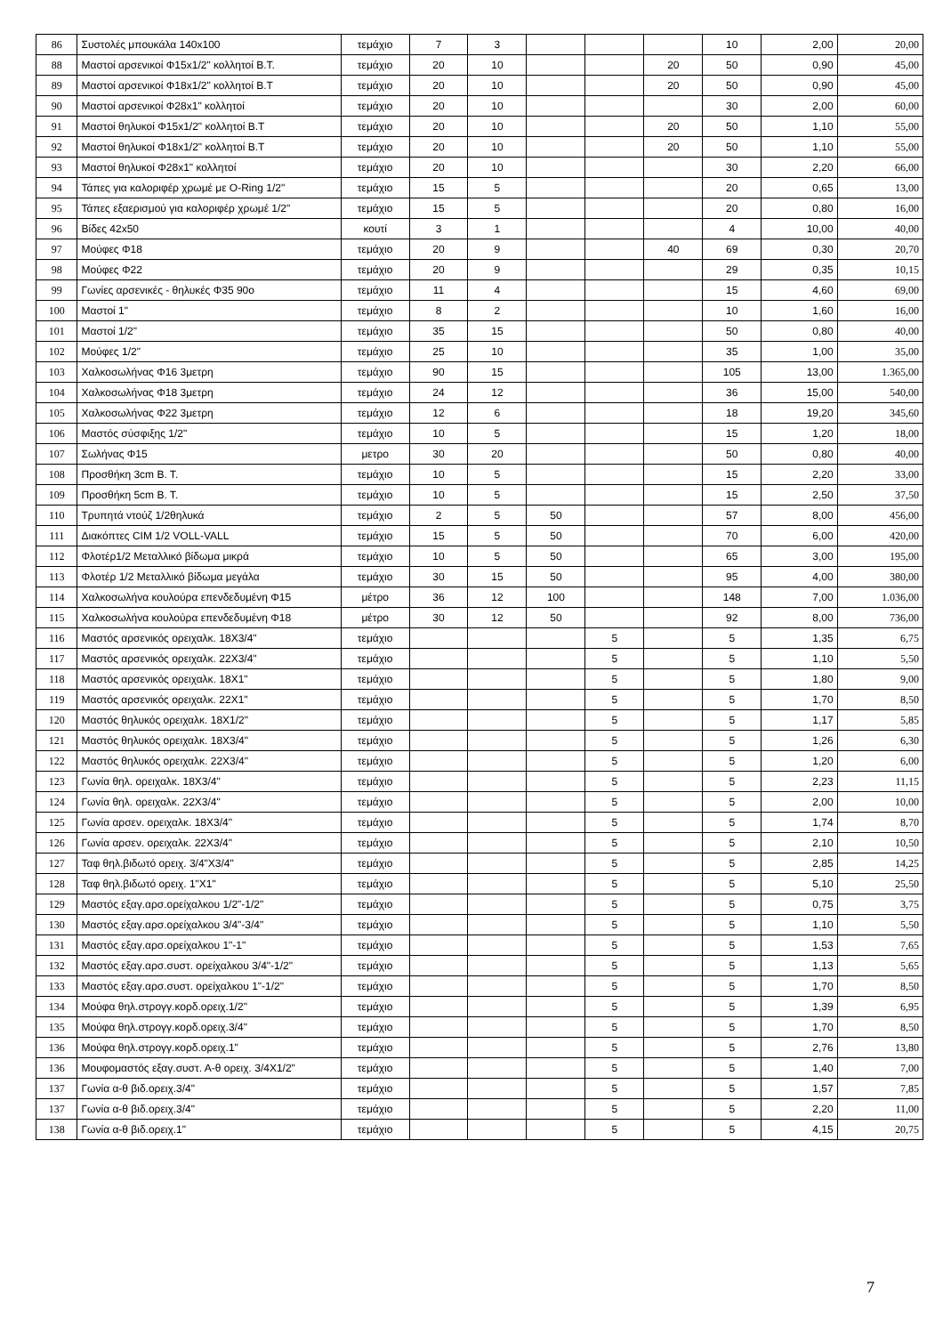| 86 | Συστολές μπουκάλα 140x100 | τεμάχιο | 7 | 3 | | | | 10 | 2,00 | 20,00 |
| 88 | Μαστοί αρσενικοί Φ15x1/2" κολλητοί Β.Τ. | τεμάχιο | 20 | 10 | | | 20 | 50 | 0,90 | 45,00 |
| 89 | Μαστοί αρσενικοί Φ18x1/2" κολλητοί Β.Τ | τεμάχιο | 20 | 10 | | | 20 | 50 | 0,90 | 45,00 |
| 90 | Μαστοί αρσενικοί Φ28x1" κολλητοί | τεμάχιο | 20 | 10 | | | | 30 | 2,00 | 60,00 |
| 91 | Μαστοί θηλυκοί Φ15x1/2" κολλητοί Β.Τ | τεμάχιο | 20 | 10 | | | 20 | 50 | 1,10 | 55,00 |
| 92 | Μαστοί θηλυκοί Φ18x1/2" κολλητοί Β.Τ | τεμάχιο | 20 | 10 | | | 20 | 50 | 1,10 | 55,00 |
| 93 | Μαστοί θηλυκοί Φ28x1" κολλητοί | τεμάχιο | 20 | 10 | | | | 30 | 2,20 | 66,00 |
| 94 | Τάπες για καλοριφέρ χρωμέ με O-Ring 1/2" | τεμάχιο | 15 | 5 | | | | 20 | 0,65 | 13,00 |
| 95 | Τάπες εξαερισμού για καλοριφέρ χρωμέ 1/2" | τεμάχιο | 15 | 5 | | | | 20 | 0,80 | 16,00 |
| 96 | Βίδες 42x50 | κουτί | 3 | 1 | | | | 4 | 10,00 | 40,00 |
| 97 | Μούφες Φ18 | τεμάχιο | 20 | 9 | | | 40 | 69 | 0,30 | 20,70 |
| 98 | Μούφες Φ22 | τεμάχιο | 20 | 9 | | | | 29 | 0,35 | 10,15 |
| 99 | Γωνίες αρσενικές - θηλυκές Φ35 90ο | τεμάχιο | 11 | 4 | | | | 15 | 4,60 | 69,00 |
| 100 | Μαστοί 1" | τεμάχιο | 8 | 2 | | | | 10 | 1,60 | 16,00 |
| 101 | Μαστοί 1/2" | τεμάχιο | 35 | 15 | | | | 50 | 0,80 | 40,00 |
| 102 | Μούφες 1/2" | τεμάχιο | 25 | 10 | | | | 35 | 1,00 | 35,00 |
| 103 | Χαλκοσωλήνας Φ16 3μετρη | τεμάχιο | 90 | 15 | | | | 105 | 13,00 | 1.365,00 |
| 104 | Χαλκοσωλήνας Φ18 3μετρη | τεμάχιο | 24 | 12 | | | | 36 | 15,00 | 540,00 |
| 105 | Χαλκοσωλήνας Φ22 3μετρη | τεμάχιο | 12 | 6 | | | | 18 | 19,20 | 345,60 |
| 106 | Μαστός σύσφιξης 1/2" | τεμάχιο | 10 | 5 | | | | 15 | 1,20 | 18,00 |
| 107 | Σωλήνας Φ15 | μετρο | 30 | 20 | | | | 50 | 0,80 | 40,00 |
| 108 | Προσθήκη 3cm Β. Τ. | τεμάχιο | 10 | 5 | | | | 15 | 2,20 | 33,00 |
| 109 | Προσθήκη 5cm Β. Τ. | τεμάχιο | 10 | 5 | | | | 15 | 2,50 | 37,50 |
| 110 | Τρυπητά ντούζ 1/2θηλυκά | τεμάχιο | 2 | 5 | 50 | | | 57 | 8,00 | 456,00 |
| 111 | Διακόπτες CIM 1/2 VOLL-VALL | τεμάχιο | 15 | 5 | 50 | | | 70 | 6,00 | 420,00 |
| 112 | Φλοτέρ1/2 Μεταλλικό βίδωμα μικρά | τεμάχιο | 10 | 5 | 50 | | | 65 | 3,00 | 195,00 |
| 113 | Φλοτέρ 1/2 Μεταλλικό βίδωμα μεγάλα | τεμάχιο | 30 | 15 | 50 | | | 95 | 4,00 | 380,00 |
| 114 | Χαλκοσωλήνα κουλούρα επενδεδυμένη Φ15 | μέτρο | 36 | 12 | 100 | | | 148 | 7,00 | 1.036,00 |
| 115 | Χαλκοσωλήνα κουλούρα επενδεδυμένη Φ18 | μέτρο | 30 | 12 | 50 | | | 92 | 8,00 | 736,00 |
| 116 | Μαστός αρσενικός ορειχαλκ. 18Χ3/4" | τεμάχιο | | | | 5 | | 5 | 1,35 | 6,75 |
| 117 | Μαστός αρσενικός ορειχαλκ. 22Χ3/4" | τεμάχιο | | | | 5 | | 5 | 1,10 | 5,50 |
| 118 | Μαστός αρσενικός ορειχαλκ. 18Χ1" | τεμάχιο | | | | 5 | | 5 | 1,80 | 9,00 |
| 119 | Μαστός αρσενικός ορειχαλκ. 22Χ1" | τεμάχιο | | | | 5 | | 5 | 1,70 | 8,50 |
| 120 | Μαστός θηλυκός ορειχαλκ. 18Χ1/2" | τεμάχιο | | | | 5 | | 5 | 1,17 | 5,85 |
| 121 | Μαστός θηλυκός ορειχαλκ. 18Χ3/4" | τεμάχιο | | | | 5 | | 5 | 1,26 | 6,30 |
| 122 | Μαστός θηλυκός ορειχαλκ. 22Χ3/4" | τεμάχιο | | | | 5 | | 5 | 1,20 | 6,00 |
| 123 | Γωνία θηλ. ορειχαλκ. 18Χ3/4" | τεμάχιο | | | | 5 | | 5 | 2,23 | 11,15 |
| 124 | Γωνία θηλ. ορειχαλκ. 22Χ3/4" | τεμάχιο | | | | 5 | | 5 | 2,00 | 10,00 |
| 125 | Γωνία αρσεν. ορειχαλκ. 18Χ3/4" | τεμάχιο | | | | 5 | | 5 | 1,74 | 8,70 |
| 126 | Γωνία αρσεν. ορειχαλκ. 22Χ3/4" | τεμάχιο | | | | 5 | | 5 | 2,10 | 10,50 |
| 127 | Ταφ θηλ.βιδωτό ορειχ. 3/4"Χ3/4" | τεμάχιο | | | | 5 | | 5 | 2,85 | 14,25 |
| 128 | Ταφ θηλ.βιδωτό ορειχ. 1"Χ1" | τεμάχιο | | | | 5 | | 5 | 5,10 | 25,50 |
| 129 | Μαστός εξαγ.αρσ.ορείχαλκου 1/2"-1/2" | τεμάχιο | | | | 5 | | 5 | 0,75 | 3,75 |
| 130 | Μαστός εξαγ.αρσ.ορείχαλκου 3/4"-3/4" | τεμάχιο | | | | 5 | | 5 | 1,10 | 5,50 |
| 131 | Μαστός εξαγ.αρσ.ορείχαλκου 1"-1" | τεμάχιο | | | | 5 | | 5 | 1,53 | 7,65 |
| 132 | Μαστός εξαγ.αρσ.συστ. ορείχαλκου 3/4"-1/2" | τεμάχιο | | | | 5 | | 5 | 1,13 | 5,65 |
| 133 | Μαστός εξαγ.αρσ.συστ. ορείχαλκου 1"-1/2" | τεμάχιο | | | | 5 | | 5 | 1,70 | 8,50 |
| 134 | Μούφα θηλ.στρογγ.κορδ.ορειχ.1/2" | τεμάχιο | | | | 5 | | 5 | 1,39 | 6,95 |
| 135 | Μούφα θηλ.στρογγ.κορδ.ορειχ.3/4" | τεμάχιο | | | | 5 | | 5 | 1,70 | 8,50 |
| 136 | Μούφα θηλ.στρογγ.κορδ.ορειχ.1" | τεμάχιο | | | | 5 | | 5 | 2,76 | 13,80 |
| 136 | Μουφομαστός εξαγ.συστ. Α-θ ορειχ. 3/4Χ1/2" | τεμάχιο | | | | 5 | | 5 | 1,40 | 7,00 |
| 137 | Γωνία α-θ βιδ.ορειχ.3/4" | τεμάχιο | | | | 5 | | 5 | 1,57 | 7,85 |
| 137 | Γωνία α-θ βιδ.ορειχ.3/4" | τεμάχιο | | | | 5 | | 5 | 2,20 | 11,00 |
| 138 | Γωνία α-θ βιδ.ορειχ.1" | τεμάχιο | | | | 5 | | 5 | 4,15 | 20,75 |
7